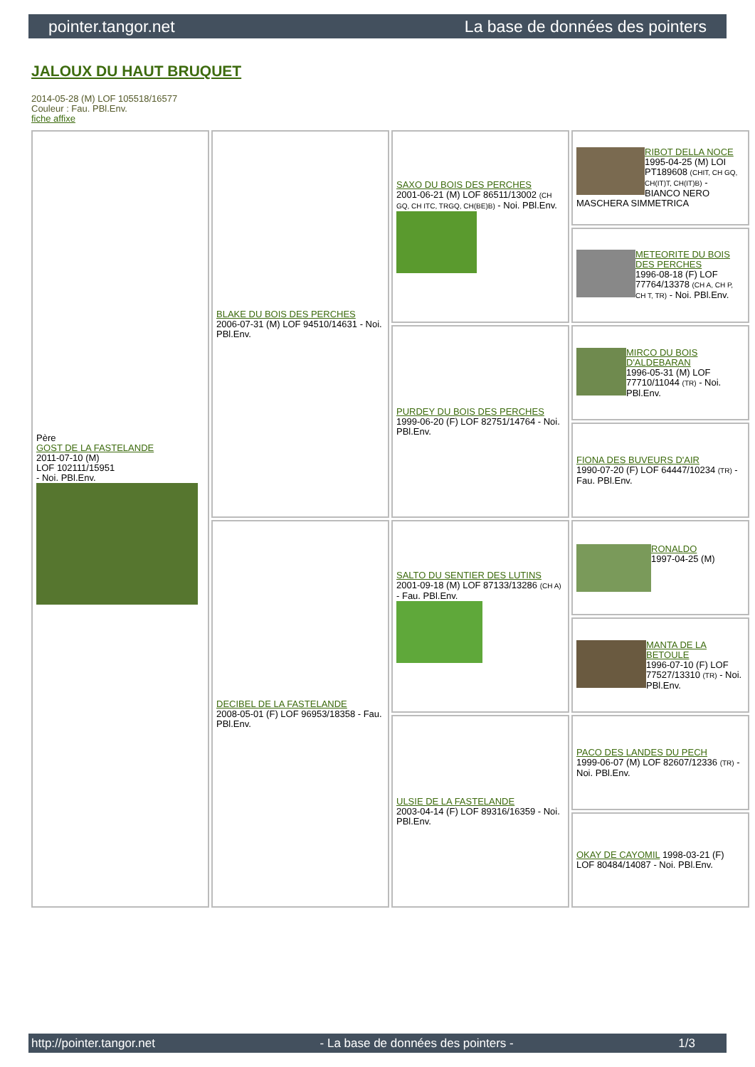pointer.tangor.net La base de données des pointers
JALOUX DU HAUT BRUQUET
2014-05-28 (M) LOF 105518/16577
Couleur : Fau. PBl.Env.
fiche affixe
| Père GOST DE LA FASTELANDE 2011-07-10 (M) LOF 102111/15951 - Noi. PBl.Env. | BLAKE DU BOIS DES PERCHES 2006-07-31 (M) LOF 94510/14631 - Noi. PBl.Env. | SAXO DU BOIS DES PERCHES 2001-06-21 (M) LOF 86511/13002 (CH GQ, CH ITC, TRGQ, CH(BE)B) - Noi. PBl.Env. | RIBOT DELLA NOCE 1995-04-25 (M) LOI PT189608 (CHIT, CH GQ, CH(IT)T, CH(IT)B) - BIANCO NERO MASCHERA SIMMETRICA |
| | | | METEORITE DU BOIS DES PERCHES 1996-08-18 (F) LOF 77764/13378 (CH A, CH P, CH T, TR) - Noi. PBl.Env. |
| | | PURDEY DU BOIS DES PERCHES 1999-06-20 (F) LOF 82751/14764 - Noi. PBl.Env. | MIRCO DU BOIS D'ALDEBARAN 1996-05-31 (M) LOF 77710/11044 (TR) - Noi. PBl.Env. |
| | | | FIONA DES BUVEURS D'AIR 1990-07-20 (F) LOF 64447/10234 (TR) - Fau. PBl.Env. |
| | DECIBEL DE LA FASTELANDE 2008-05-01 (F) LOF 96953/18358 - Fau. PBl.Env. | SALTO DU SENTIER DES LUTINS 2001-09-18 (M) LOF 87133/13286 (CH A) - Fau. PBl.Env. | RONALDO 1997-04-25 (M) |
| | | | MANTA DE LA BETOULE 1996-07-10 (F) LOF 77527/13310 (TR) - Noi. PBl.Env. |
| | | ULSIE DE LA FASTELANDE 2003-04-14 (F) LOF 89316/16359 - Noi. PBl.Env. | PACO DES LANDES DU PECH 1999-06-07 (M) LOF 82607/12336 (TR) - Noi. PBl.Env. |
| | | | OKAY DE CAYOMIL 1998-03-21 (F) LOF 80484/14087 - Noi. PBl.Env. |
http://pointer.tangor.net - La base de données des pointers - 1/3